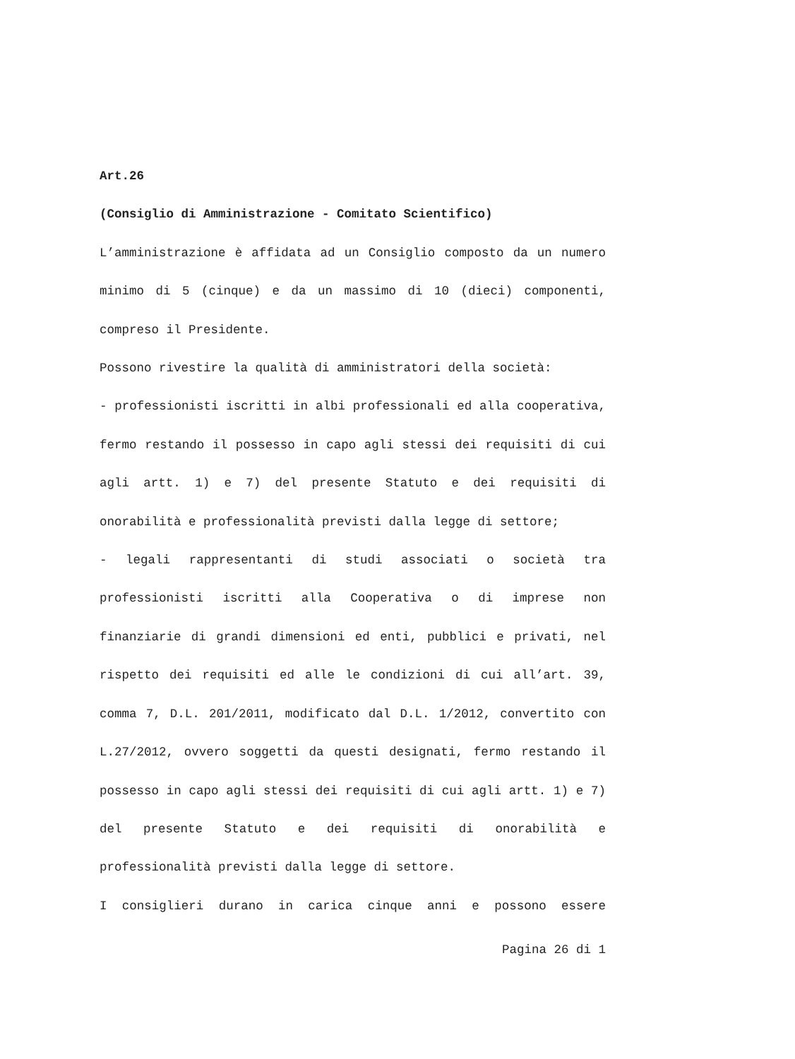Art.26
(Consiglio di Amministrazione - Comitato Scientifico)
L’amministrazione è affidata ad un Consiglio composto da un numero minimo di 5 (cinque) e da un massimo di 10 (dieci) componenti, compreso il Presidente.
Possono rivestire la qualità di amministratori della società:
- professionisti iscritti in albi professionali ed alla cooperativa, fermo restando il possesso in capo agli stessi dei requisiti di cui agli artt. 1) e 7) del presente Statuto e dei requisiti di onorabilità e professionalità previsti dalla legge di settore;
- legali rappresentanti di studi associati o società tra professionisti iscritti alla Cooperativa o di imprese non finanziarie di grandi dimensioni ed enti, pubblici e privati, nel rispetto dei requisiti ed alle le condizioni di cui all’art. 39, comma 7, D.L. 201/2011, modificato dal D.L. 1/2012, convertito con L.27/2012, ovvero soggetti da questi designati, fermo restando il possesso in capo agli stessi dei requisiti di cui agli artt. 1) e 7) del presente Statuto e dei requisiti di onorabilità e professionalità previsti dalla legge di settore.
I consiglieri durano in carica cinque anni e possono essere
Pagina 26 di 1